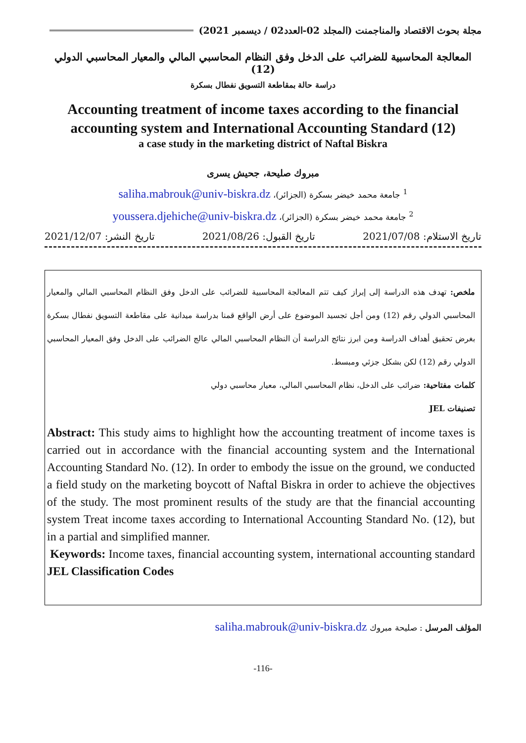مجلة بحوث الاقتصاد والمناجمنت (المجلد 02-العدد02 / ديسمبر 2021)
المعالجة المحاسبية للضرائب على الدخل وفق النظام المحاسبي المالي والمعيار المحاسبي الدولي (12)
دراسة حالة بمقاطعة التسويق نفطال بسكرة
Accounting treatment of income taxes according to the financial accounting system and International Accounting Standard (12)
a case study in the marketing district of Naftal Biskra
مبروك صليحة، جحيش يسرى
<sup>1</sup> جامعة محمد خيضر بسكرة (الجزائر)، saliha.mabrouk@univ-biskra.dz
<sup>2</sup> جامعة محمد خيضر بسكرة (الجزائر)، youssera.djehiche@univ-biskra.dz
تاريخ الاستلام: 2021/07/08 تاريخ القبول: 2021/08/26 تاريخ النشر: 2021/12/07
ملخص: تهدف هذه الدراسة إلى إبراز كيف تتم المعالجة المحاسبية للضرائب على الدخل وفق النظام المحاسبي المالي والمعيار المحاسبي الدولي رقم (12) ومن أجل تجسيد الموضوع على أرض الواقع قمنا بدراسة ميدانية على مقاطعة التسويق نفطال بسكرة بغرض تحقيق أهداف الدراسة ومن ابرز نتائج الدراسة أن النظام المحاسبي المالي عالج الضرائب على الدخل وفق المعيار المحاسبي الدولي رقم (12) لكن بشكل جزئي ومبسط.
كلمات مفتاحية: ضرائب على الدخل، نظام المحاسبي المالي، معيار محاسبي دولي
تصنيفات JEL
Abstract: This study aims to highlight how the accounting treatment of income taxes is carried out in accordance with the financial accounting system and the International Accounting Standard No. (12). In order to embody the issue on the ground, we conducted a field study on the marketing boycott of Naftal Biskra in order to achieve the objectives of the study. The most prominent results of the study are that the financial accounting system Treat income taxes according to International Accounting Standard No. (12), but in a partial and simplified manner.
Keywords: Income taxes, financial accounting system, international accounting standard JEL Classification Codes
المؤلف المرسل : صليحة مبروك saliha.mabrouk@univ-biskra.dz
-116-